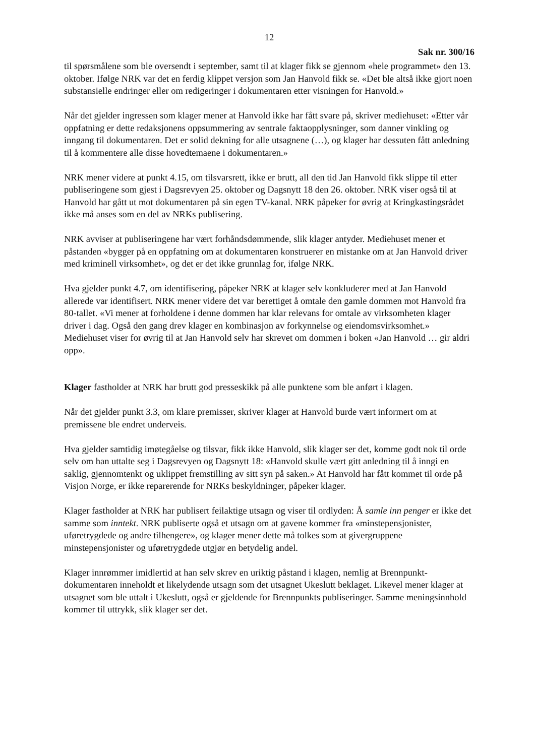12
Sak nr. 300/16
til spørsmålene som ble oversendt i september, samt til at klager fikk se gjennom «hele programmet» den 13. oktober. Ifølge NRK var det en ferdig klippet versjon som Jan Hanvold fikk se. «Det ble altså ikke gjort noen substansielle endringer eller om redigeringer i dokumentaren etter visningen for Hanvold.»
Når det gjelder ingressen som klager mener at Hanvold ikke har fått svare på, skriver mediehuset: «Etter vår oppfatning er dette redaksjonens oppsummering av sentrale faktaopplysninger, som danner vinkling og inngang til dokumentaren. Det er solid dekning for alle utsagnene (…), og klager har dessuten fått anledning til å kommentere alle disse hovedtemaene i dokumentaren.»
NRK mener videre at punkt 4.15, om tilsvarsrett, ikke er brutt, all den tid Jan Hanvold fikk slippe til etter publiseringene som gjest i Dagsrevyen 25. oktober og Dagsnytt 18 den 26. oktober. NRK viser også til at Hanvold har gått ut mot dokumentaren på sin egen TV-kanal. NRK påpeker for øvrig at Kringkastingsrådet ikke må anses som en del av NRKs publisering.
NRK avviser at publiseringene har vært forhåndsdømmende, slik klager antyder. Mediehuset mener et påstanden «bygger på en oppfatning om at dokumentaren konstruerer en mistanke om at Jan Hanvold driver med kriminell virksomhet», og det er det ikke grunnlag for, ifølge NRK.
Hva gjelder punkt 4.7, om identifisering, påpeker NRK at klager selv konkluderer med at Jan Hanvold allerede var identifisert. NRK mener videre det var berettiget å omtale den gamle dommen mot Hanvold fra 80-tallet. «Vi mener at forholdene i denne dommen har klar relevans for omtale av virksomheten klager driver i dag. Også den gang drev klager en kombinasjon av forkynnelse og eiendomsvirksomhet.» Mediehuset viser for øvrig til at Jan Hanvold selv har skrevet om dommen i boken «Jan Hanvold … gir aldri opp».
Klager fastholder at NRK har brutt god presseskikk på alle punktene som ble anført i klagen.
Når det gjelder punkt 3.3, om klare premisser, skriver klager at Hanvold burde vært informert om at premissene ble endret underveis.
Hva gjelder samtidig imøtegåelse og tilsvar, fikk ikke Hanvold, slik klager ser det, komme godt nok til orde selv om han uttalte seg i Dagsrevyen og Dagsnytt 18: «Hanvold skulle vært gitt anledning til å inngi en saklig, gjennomtenkt og uklippet fremstilling av sitt syn på saken.» At Hanvold har fått kommet til orde på Visjon Norge, er ikke reparerende for NRKs beskyldninger, påpeker klager.
Klager fastholder at NRK har publisert feilaktige utsagn og viser til ordlyden: Å samle inn penger er ikke det samme som inntekt. NRK publiserte også et utsagn om at gavene kommer fra «minstepensjonister, uføretrygdede og andre tilhengere», og klager mener dette må tolkes som at givergruppene minstepensjonister og uføretrygdede utgjør en betydelig andel.
Klager innrømmer imidlertid at han selv skrev en uriktig påstand i klagen, nemlig at Brennpunkt-dokumentaren inneholdt et likelydende utsagn som det utsagnet Ukeslutt beklaget. Likevel mener klager at utsagnet som ble uttalt i Ukeslutt, også er gjeldende for Brennpunkts publiseringer. Samme meningsinnhold kommer til uttrykk, slik klager ser det.